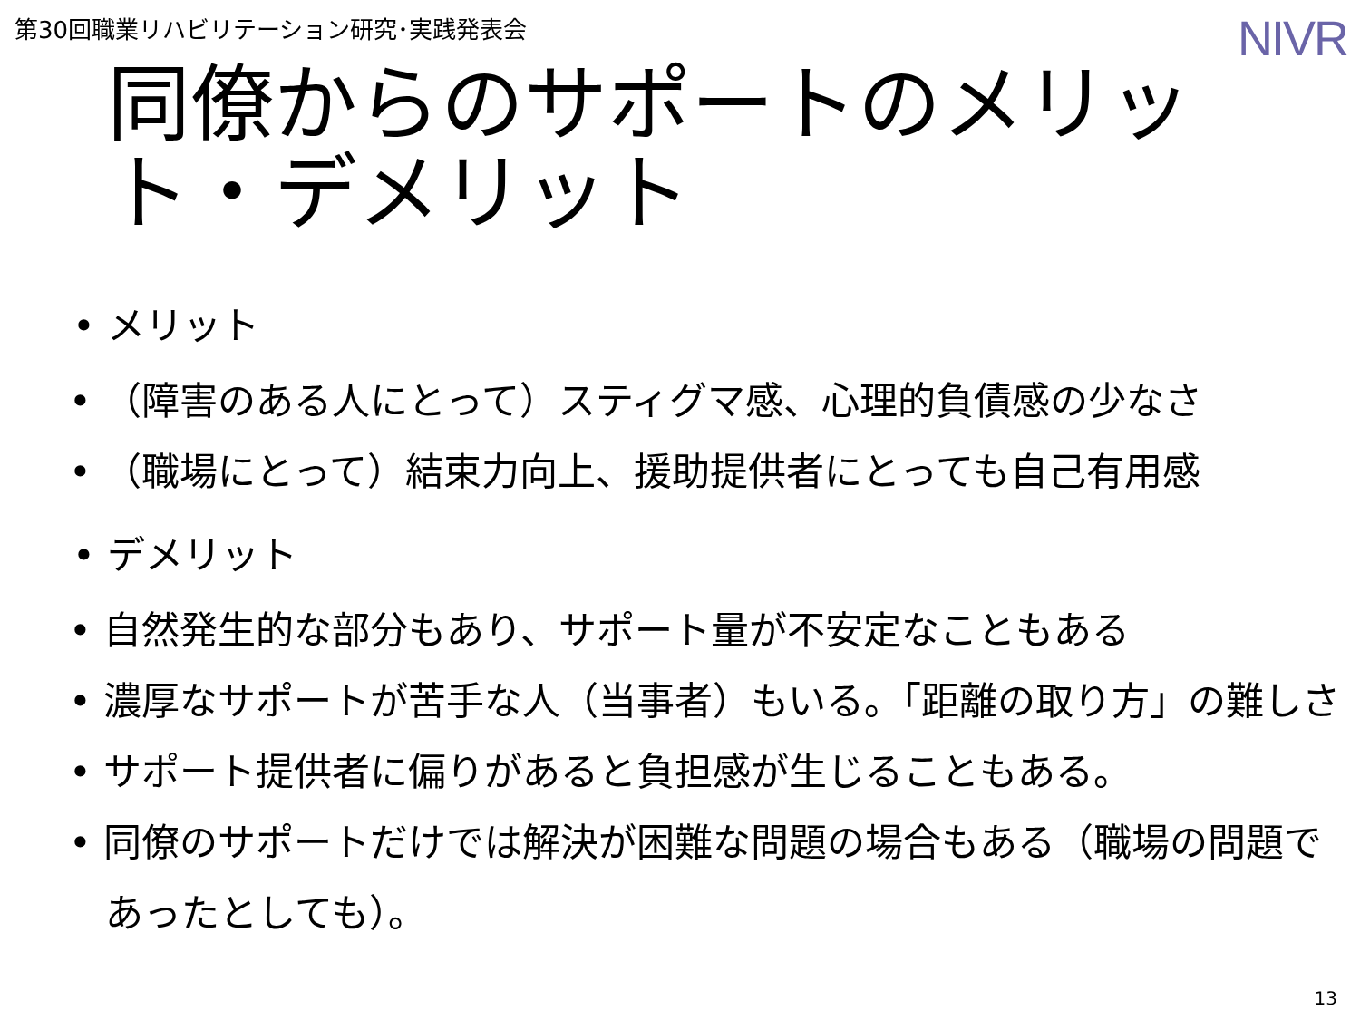第30回職業リハビリテーション研究･実践発表会
NIVR
同僚からのサポートのメリット・デメリット
• メリット
• （障害のある人にとって）スティグマ感、心理的負債感の少なさ
• （職場にとって）結束力向上、援助提供者にとっても自己有用感
• デメリット
• 自然発生的な部分もあり、サポート量が不安定なこともある
• 濃厚なサポートが苦手な人（当事者）もいる。「距離の取り方」の難しさ
• サポート提供者に偏りがあると負担感が生じることもある。
• 同僚のサポートだけでは解決が困難な問題の場合もある（職場の問題であったとしても）。
13